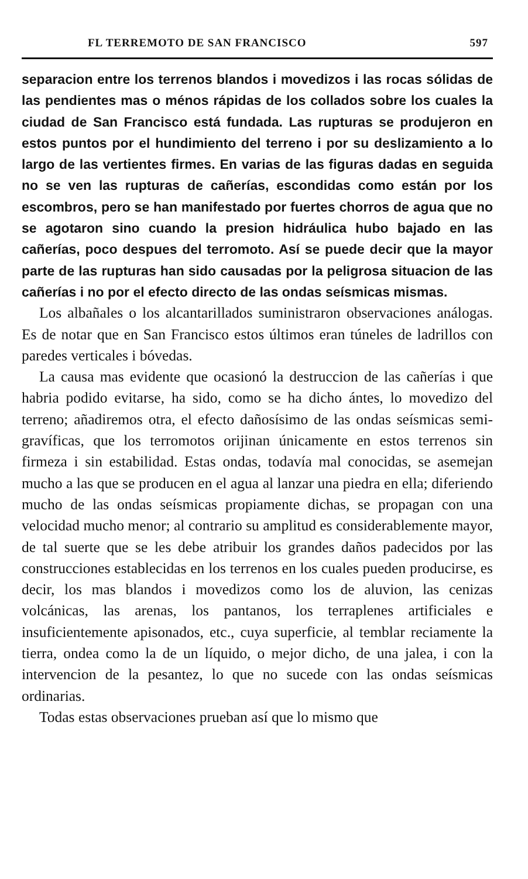FL TERREMOTO DE SAN FRANCISCO 597
separacion entre los terrenos blandos i movedizos i las rocas sólidas de las pendientes mas o ménos rápidas de los collados sobre los cuales la ciudad de San Francisco está fundada. Las rupturas se produjeron en estos puntos por el hundimiento del terreno i por su deslizamiento a lo largo de las vertientes firmes. En varias de las figuras dadas en seguida no se ven las rupturas de cañerías, escondidas como están por los escombros, pero se han manifestado por fuertes chorros de agua que no se agotaron sino cuando la presion hidráulica hubo bajado en las cañerías, poco despues del terromoto. Así se puede decir que la mayor parte de las rupturas han sido causadas por la peligrosa situacion de las cañerías i no por el efecto directo de las ondas seísmicas mismas.
Los albañales o los alcantarillados suministraron observaciones análogas. Es de notar que en San Francisco estos últimos eran túneles de ladrillos con paredes verticales i bóvedas.
La causa mas evidente que ocasionó la destruccion de las cañerías i que habria podido evitarse, ha sido, como se ha dicho ántes, lo movedizo del terreno; añadiremos otra, el efecto dañosísimo de las ondas seísmicas semi-gravíficas, que los terromotos orijinan únicamente en estos terrenos sin firmeza i sin estabilidad. Estas ondas, todavía mal conocidas, se asemejan mucho a las que se producen en el agua al lanzar una piedra en ella; diferiendo mucho de las ondas seísmicas propiamente dichas, se propagan con una velocidad mucho menor; al contrario su amplitud es considerablemente mayor, de tal suerte que se les debe atribuir los grandes daños padecidos por las construcciones establecidas en los terrenos en los cuales pueden producirse, es decir, los mas blandos i movedizos como los de aluvion, las cenizas volcánicas, las arenas, los pantanos, los terraplenes artificiales e insuficientemente apisonados, etc., cuya superficie, al temblar reciamente la tierra, ondea como la de un líquido, o mejor dicho, de una jalea, i con la intervencion de la pesantez, lo que no sucede con las ondas seísmicas ordinarias.
Todas estas observaciones prueban así que lo mismo que